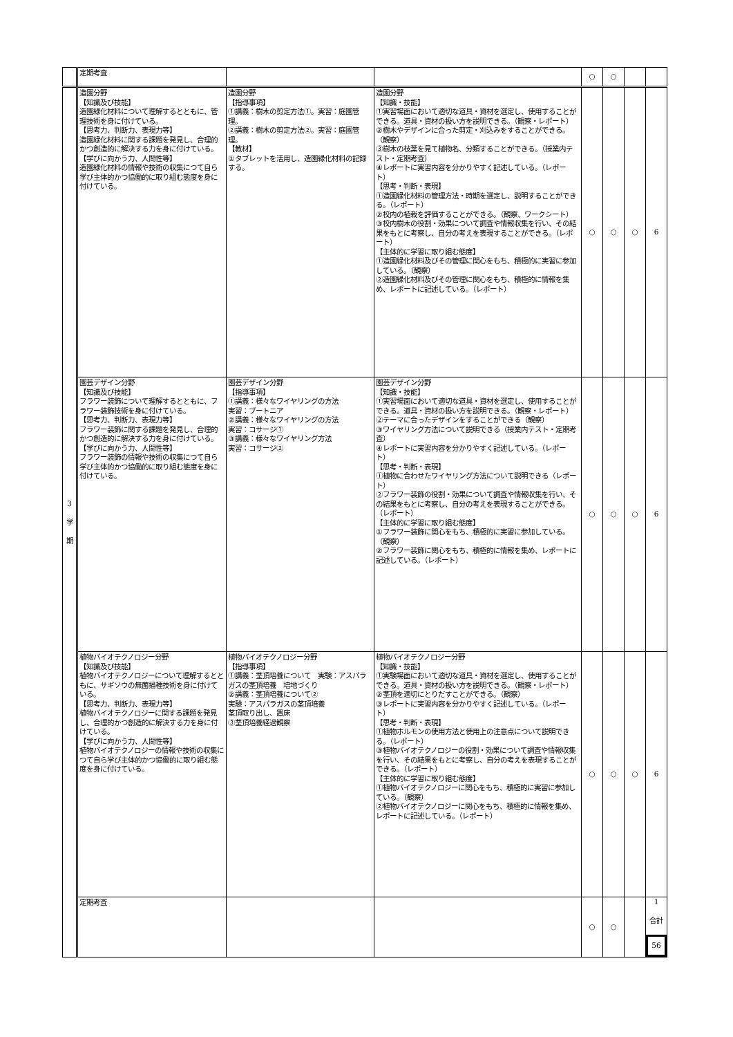| | 定期考査 | | | ○ | ○ | | |
| 3 学 期 | 造園分野 【知識及び技能】 造園緑化材料について理解するとともに、管理技術を身に付けている。 【思考力、判断力、表現力等】 造園緑化材料に関する課題を発見し、合理的かつ創造的に解決する力を身に付けている。 【学びに向かう力、人間性等】 造園緑化材料の情報や技術の収集につて自ら学び主体的かつ協働的に取り組む態度を身に付けている。 | 造園分野 【指導事項】 ①講義：樹木の剪定方法①。実習：庭園管理。 ②講義：樹木の剪定方法②。実習：庭園管理。 【教材】 ①タブレットを活用し、造園緑化材料の記録する。 | 造園分野 【知識・技能】 ①実習場面において適切な道具・資材を選定し、使用することができる。道具・資材の扱い方を説明できる。（観察・レポート） ②樹木やデザインに合った剪定・刈込みをすることができる。（観察） ③樹木の枝葉を見て植物名、分類することができる。（授業内テスト・定期考査） ④レポートに実習内容を分かりやすく記述している。（レポート） 【思考・判断・表現】 ①造園緑化材料の管理方法・時期を選定し、説明することができる。（レポート） ②校内の植栽を評価することができる。（観察、ワークシート） ③校内樹木の役割・効果について調査や情報収集を行い、その結果をもとに考察し、自分の考えを表現することができる。（レポート） 【主体的に学習に取り組む態度】 ①造園緑化材料及びその管理に関心をもち、積極的に実習に参加している。（観察） ②造園緑化材料及びその管理に関心をもち、積極的に情報を集め、レポートに記述している。（レポート） | ○ | ○ | ○ | 6 |
| | 園芸デザイン分野 【知識及び技能】 フラワー装飾について理解するとともに、フラワー装飾技術を身に付けている。 【思考力、判断力、表現力等】 フラワー装飾に関する課題を発見し、合理的かつ創造的に解決する力を身に付けている。 【学びに向かう力、人間性等】 フラワー装飾の情報や技術の収集につて自ら学び主体的かつ協働的に取り組む態度を身に付けている。 | 園芸デザイン分野 【指導事項】 ①講義：様々なワイヤリングの方法 実習：ブートニア ②講義：様々なワイヤリングの方法 実習：コサージ① ③講義：様々なワイヤリング方法 実習：コサージ② | 園芸デザイン分野 【知識・技能】 ①実習場面において適切な道具・資材を選定し、使用することができる。道具・資材の扱い方を説明できる。（観察・レポート） ②テーマに合ったデザインをすることができる（観察） ③ワイヤリング方法について説明できる（授業内テスト・定期考査） ④レポートに実習内容を分かりやすく記述している。（レポート） 【思考・判断・表現】 ①植物に合わせたワイヤリング方法について説明できる（レポート） ②フラワー装飾の役割・効果について調査や情報収集を行い、その結果をもとに考察し、自分の考えを表現することができる。（レポート） 【主体的に学習に取り組む態度】 ①フラワー装飾に関心をもち、積極的に実習に参加している。（観察） ②フラワー装飾に関心をもち、積極的に情報を集め、レポートに記述している。（レポート） | ○ | ○ | ○ | 6 |
| | 植物バイオテクノロジー分野 【知識及び技能】 植物バイオテクノロジーについて理解するとともに、サギソウの無菌播種技術を身に付けている。 【思考力、判断力、表現力等】 植物バイオテクノロジーに関する課題を発見し、合理的かつ創造的に解決する力を身に付けている。 【学びに向かう力、人間性等】 植物バイオテクノロジーの情報や技術の収集につて自ら学び主体的かつ協働的に取り組む態度を身に付けている。 | 植物バイオテクノロジー分野 【指導事項】 ①講義：茎頂培養について 実験：アスパラガスの茎頂培養 培地づくり ②講義：茎頂培養について② 実験：アスパラガスの茎頂培養 茎頂取り出し、置床 ③茎頂培養経過観察 | 植物バイオテクノロジー分野 【知識・技能】 ①実験場面において適切な道具・資材を選定し、使用することができる。道具・資材の扱い方を説明できる。（観察・レポート） ②茎頂を適切にとりだすことができる。（観察） ③レポートに実習内容を分かりやすく記述している。（レポート） 【思考・判断・表現】 ①植物ホルモンの使用方法と使用上の注意点について説明できる。（レポート） ③植物バイオテクノロジーの役割・効果について調査や情報収集を行い、その結果をもとに考察し、自分の考えを表現することができる。（レポート） 【主体的に学習に取り組む態度】 ①植物バイオテクノロジーに関心をもち、積極的に実習に参加している。（観察） ②植物バイオテクノロジーに関心をもち、積極的に情報を集め、レポートに記述している。（レポート） | ○ | ○ | ○ | 6 |
| | 定期考査 | | | ○ | ○ | | 1 合計 56 |